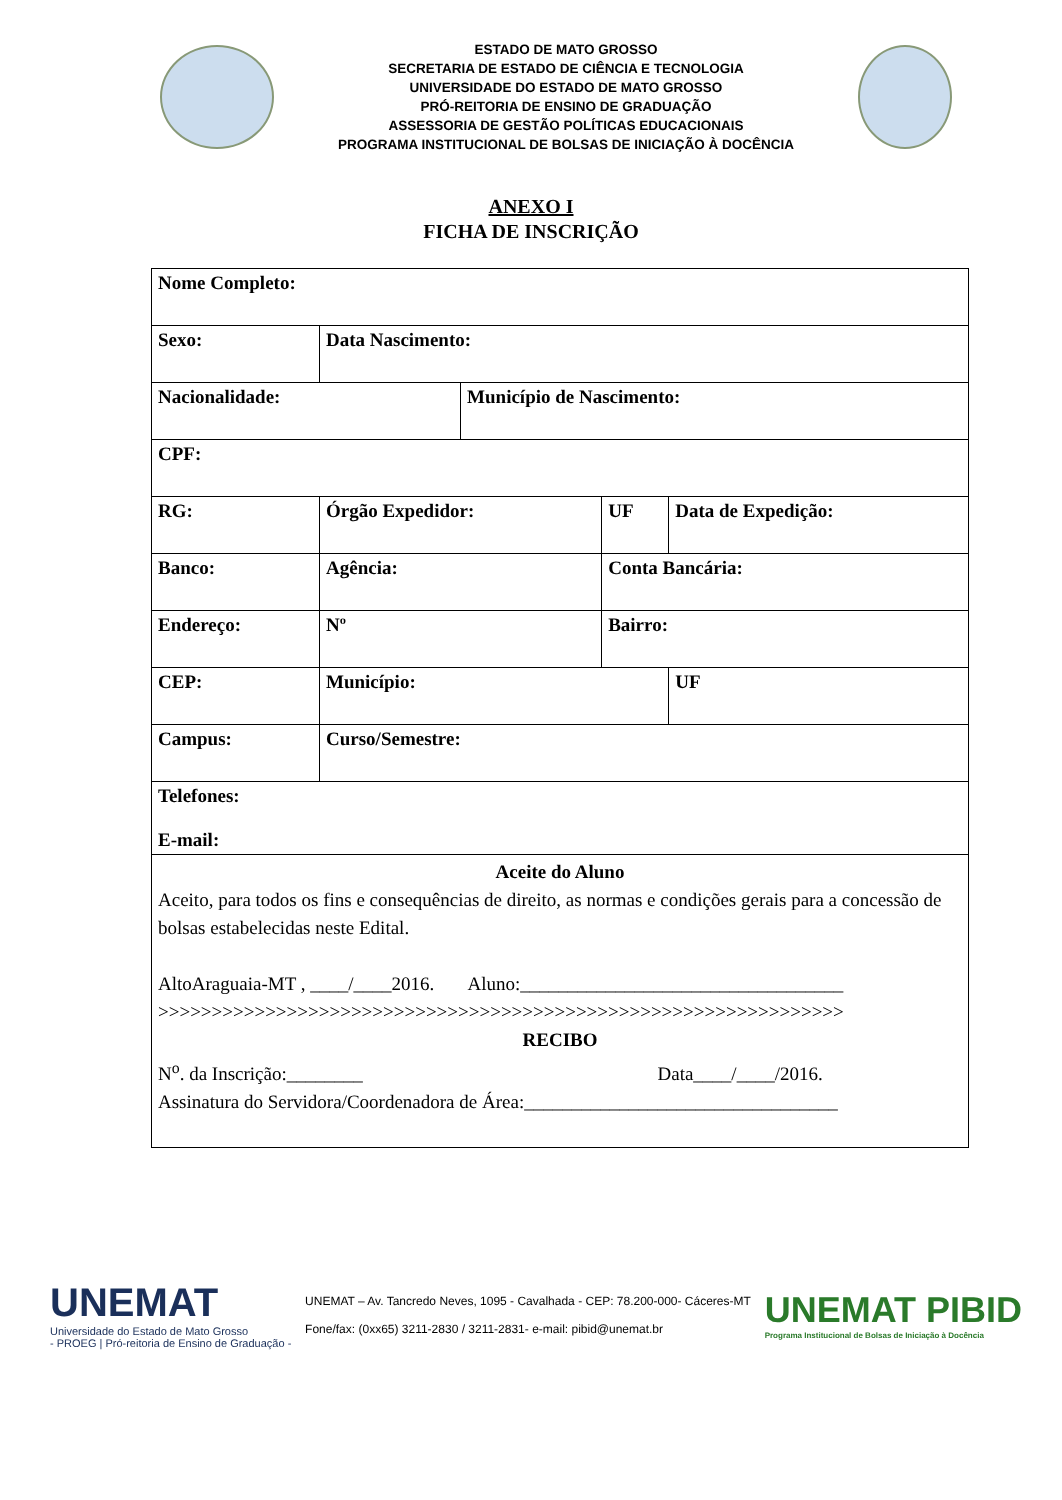ESTADO DE MATO GROSSO
SECRETARIA DE ESTADO DE CIÊNCIA E TECNOLOGIA
UNIVERSIDADE DO ESTADO DE MATO GROSSO
PRÓ-REITORIA DE ENSINO DE GRADUAÇÃO
ASSESSORIA DE GESTÃO POLÍTICAS EDUCACIONAIS
PROGRAMA INSTITUCIONAL DE BOLSAS DE INICIAÇÃO À DOCÊNCIA
ANEXO I
FICHA DE INSCRIÇÃO
| Nome Completo: | | | | | | | | |
| Sexo: | | | Data Nascimento: | | | | | |
| Nacionalidade: | | | | | Município de Nascimento: | | | |
| CPF: | | | | | | | | |
| RG: | | Órgão Expedidor: | | | | UF | Data de Expedição: | |
| Banco: | Agência: | | | | | Conta Bancária: | | |
| Endereço: | | | | Nº | | Bairro: | | |
| CEP: | | | | Município: | | | | UF |
| Campus: | | | | Curso/Semestre: | | | | |
| Telefones: E-mail: | | | | | | | | |
| Aceite do Aluno Aceito, para todos os fins e consequências de direito, as normas e condições gerais para a concessão de bolsas estabelecidas neste Edital. AltoAraguaia-MT , ____/____2016. Aluno:__________________________________ >>>>>>>>>>>>>>>>>>>>>>>>>>>>>>>>>>>>>>>>>>>>>>>>>>>>>>>>>>>>>>>> RECIBO N<sup>o</sup>. da Inscrição:________ Data____/____/2016. Assinatura do Servidora/Coordenadora de Área:_________________________________ | | | | | | | | |
UNEMAT
Universidade do Estado de Mato Grosso
- PROEG | Pró-reitoria de Ensino de Graduação -
UNEMAT – Av. Tancredo Neves, 1095 - Cavalhada - CEP: 78.200-000- Cáceres-MT
Fone/fax: (0xx65) 3211-2830 / 3211-2831- e-mail: pibid@unemat.br
UNEMAT PIBID
Programa Institucional de Bolsas de Iniciação à Docência